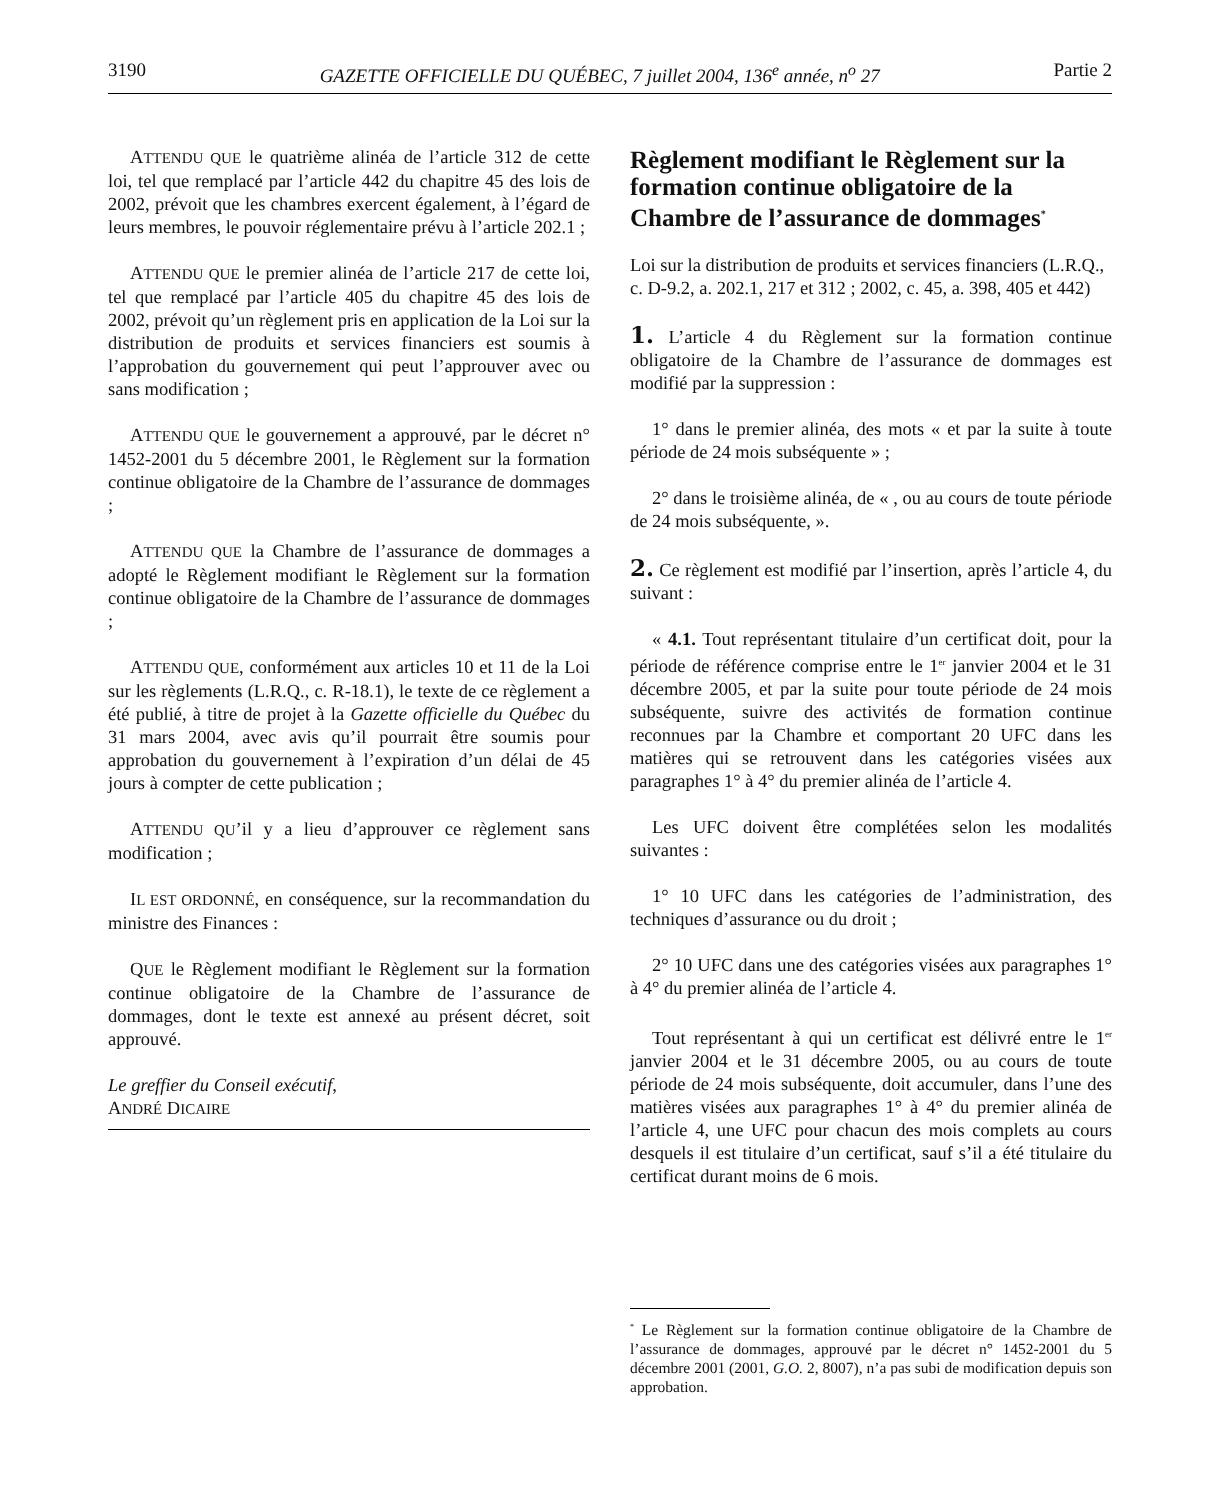3190 GAZETTE OFFICIELLE DU QUÉBEC, 7 juillet 2004, 136<sup>e</sup> année, n<sup>o</sup> 27 Partie 2
ATTENDU QUE le quatrième alinéa de l’article 312 de cette loi, tel que remplacé par l’article 442 du chapitre 45 des lois de 2002, prévoit que les chambres exercent également, à l’égard de leurs membres, le pouvoir réglementaire prévu à l’article 202.1 ;
ATTENDU QUE le premier alinéa de l’article 217 de cette loi, tel que remplacé par l’article 405 du chapitre 45 des lois de 2002, prévoit qu’un règlement pris en application de la Loi sur la distribution de produits et services financiers est soumis à l’approbation du gouvernement qui peut l’approuver avec ou sans modification ;
ATTENDU QUE le gouvernement a approuvé, par le décret n° 1452-2001 du 5 décembre 2001, le Règlement sur la formation continue obligatoire de la Chambre de l’assurance de dommages ;
ATTENDU QUE la Chambre de l’assurance de dommages a adopté le Règlement modifiant le Règlement sur la formation continue obligatoire de la Chambre de l’assurance de dommages ;
ATTENDU QUE, conformément aux articles 10 et 11 de la Loi sur les règlements (L.R.Q., c. R-18.1), le texte de ce règlement a été publié, à titre de projet à la Gazette officielle du Québec du 31 mars 2004, avec avis qu’il pourrait être soumis pour approbation du gouvernement à l’expiration d’un délai de 45 jours à compter de cette publication ;
ATTENDU QU’il y a lieu d’approuver ce règlement sans modification ;
IL EST ORDONNÉ, en conséquence, sur la recommandation du ministre des Finances :
QUE le Règlement modifiant le Règlement sur la formation continue obligatoire de la Chambre de l’assurance de dommages, dont le texte est annexé au présent décret, soit approuvé.
Le greffier du Conseil exécutif,
ANDRÉ DICAIRE
Règlement modifiant le Règlement sur la formation continue obligatoire de la Chambre de l’assurance de dommages<sup>*</sup>
Loi sur la distribution de produits et services financiers (L.R.Q., c. D-9.2, a. 202.1, 217 et 312 ; 2002, c. 45, a. 398, 405 et 442)
1. L’article 4 du Règlement sur la formation continue obligatoire de la Chambre de l’assurance de dommages est modifié par la suppression :
1° dans le premier alinéa, des mots « et par la suite à toute période de 24 mois subséquente » ;
2° dans le troisième alinéa, de « , ou au cours de toute période de 24 mois subséquente, ».
2. Ce règlement est modifié par l’insertion, après l’article 4, du suivant :
« 4.1. Tout représentant titulaire d’un certificat doit, pour la période de référence comprise entre le 1<sup>er</sup> janvier 2004 et le 31 décembre 2005, et par la suite pour toute période de 24 mois subséquente, suivre des activités de formation continue reconnues par la Chambre et comportant 20 UFC dans les matières qui se retrouvent dans les catégories visées aux paragraphes 1° à 4° du premier alinéa de l’article 4.
Les UFC doivent être complétées selon les modalités suivantes :
1° 10 UFC dans les catégories de l’administration, des techniques d’assurance ou du droit ;
2° 10 UFC dans une des catégories visées aux paragraphes 1° à 4° du premier alinéa de l’article 4.
Tout représentant à qui un certificat est délivré entre le 1<sup>er</sup> janvier 2004 et le 31 décembre 2005, ou au cours de toute période de 24 mois subséquente, doit accumuler, dans l’une des matières visées aux paragraphes 1° à 4° du premier alinéa de l’article 4, une UFC pour chacun des mois complets au cours desquels il est titulaire d’un certificat, sauf s’il a été titulaire du certificat durant moins de 6 mois.
<sup>*</sup> Le Règlement sur la formation continue obligatoire de la Chambre de l’assurance de dommages, approuvé par le décret n° 1452-2001 du 5 décembre 2001 (2001, G.O. 2, 8007), n’a pas subi de modification depuis son approbation.